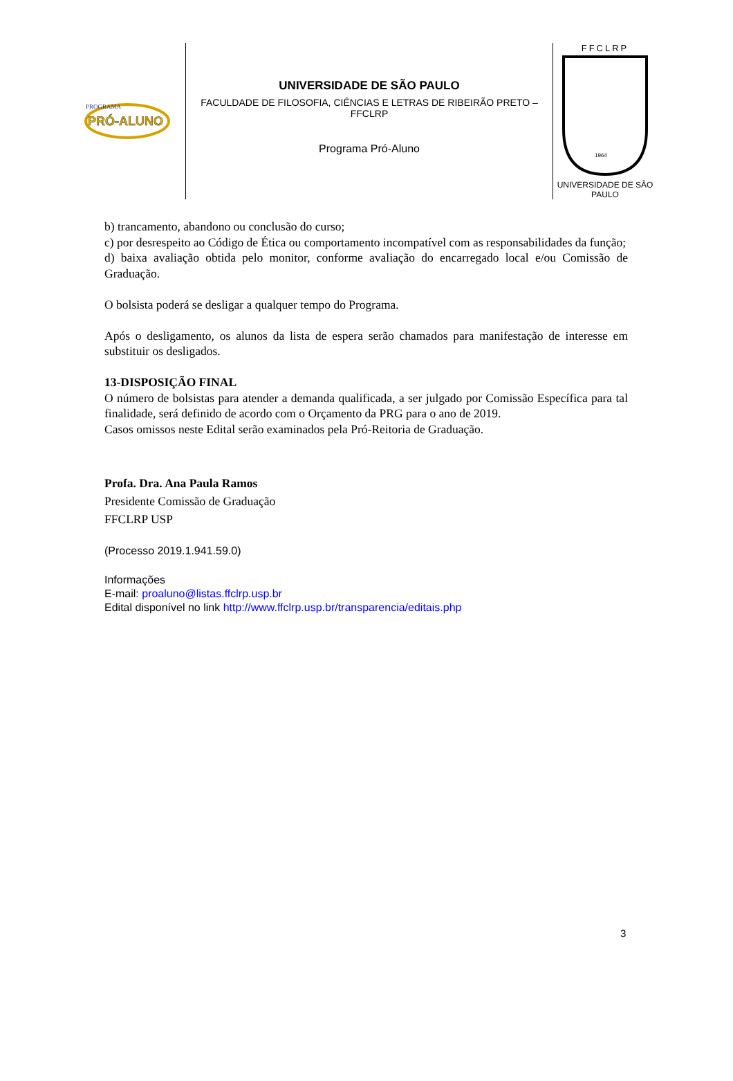PRÓ-ALUNO
PROGRAMA
UNIVERSIDADE DE SÃO PAULO
FACULDADE DE FILOSOFIA, CIÊNCIAS E LETRAS DE RIBEIRÃO PRETO – FFCLRP
Programa Pró-Aluno
FFCLRP
1964
UNIVERSIDADE DE SÃO PAULO
b) trancamento, abandono ou conclusão do curso;
c) por desrespeito ao Código de Ética ou comportamento incompatível com as responsabilidades da função;
d) baixa avaliação obtida pelo monitor, conforme avaliação do encarregado local e/ou Comissão de Graduação.
O bolsista poderá se desligar a qualquer tempo do Programa.
Após o desligamento, os alunos da lista de espera serão chamados para manifestação de interesse em substituir os desligados.
13-DISPOSIÇÃO FINAL
O número de bolsistas para atender a demanda qualificada, a ser julgado por Comissão Específica para tal finalidade, será definido de acordo com o Orçamento da PRG para o ano de 2019.
Casos omissos neste Edital serão examinados pela Pró-Reitoria de Graduação.
Profa. Dra. Ana Paula Ramos
Presidente Comissão de Graduação
FFCLRP USP
(Processo 2019.1.941.59.0)
Informações
E-mail: proaluno@listas.ffclrp.usp.br
Edital disponível no link http://www.ffclrp.usp.br/transparencia/editais.php
3